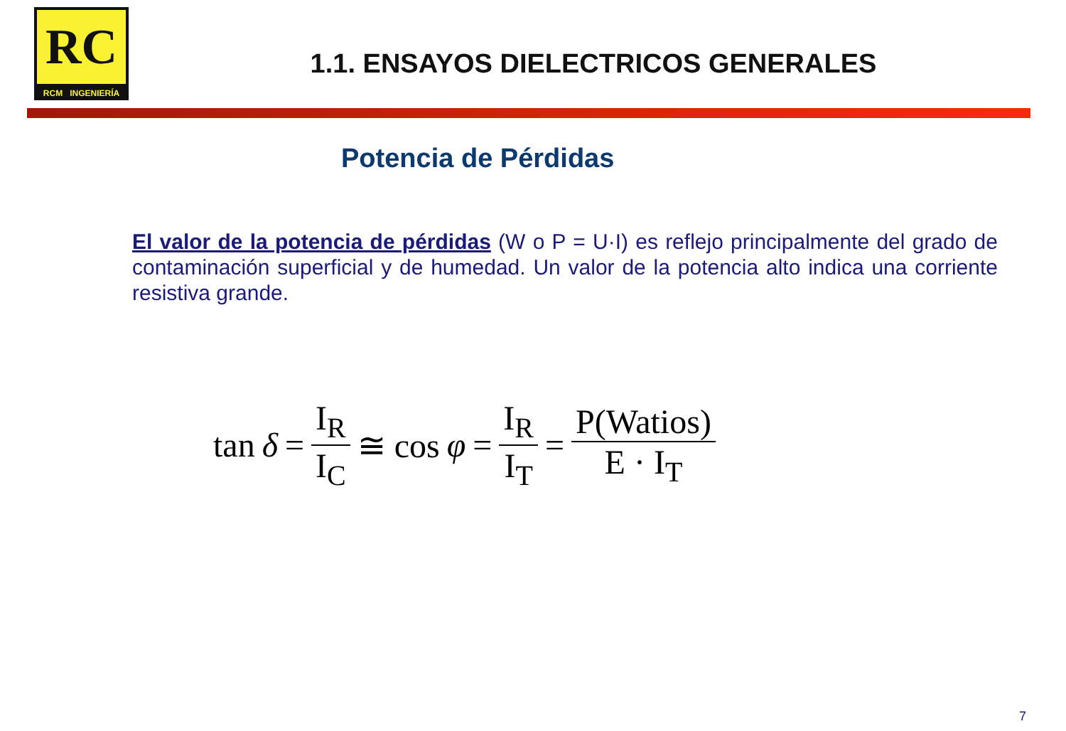RC
RCM INGENIERÍA
1.1. ENSAYOS DIELECTRICOS GENERALES
Potencia de Pérdidas
El valor de la potencia de pérdidas (W o P = U·I) es reflejo principalmente del grado de contaminación superficial y de humedad. Un valor de la potencia alto indica una corriente resistiva grande.
tan δ = I<sub>R</sub> I<sub>C</sub> ≅ cos φ = I<sub>R</sub> I<sub>T</sub> = P(Watios) E · I<sub>T</sub>
7